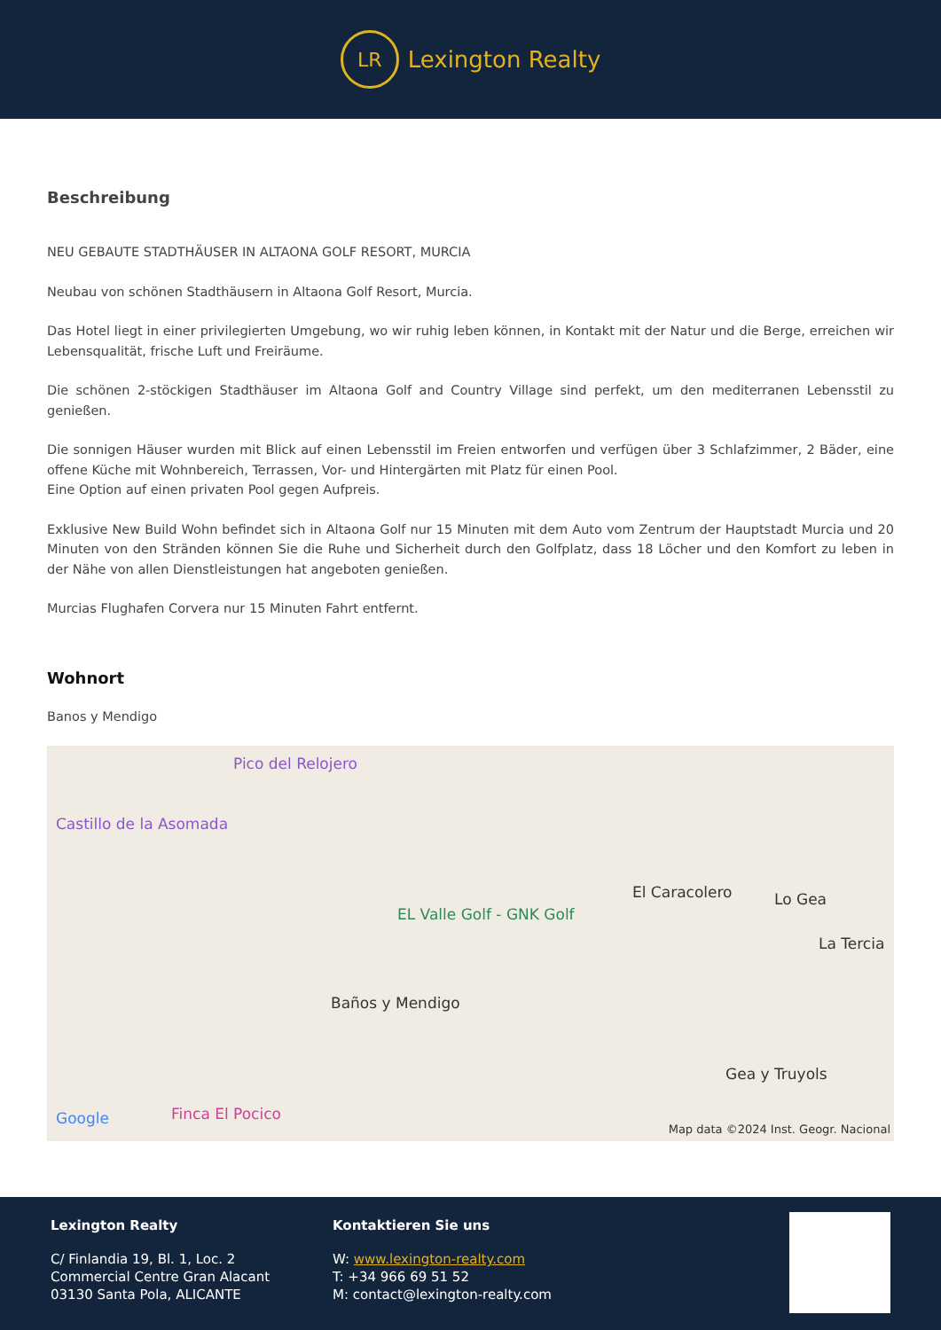LR
Lexington Realty
Beschreibung
NEU GEBAUTE STADTHÄUSER IN ALTAONA GOLF RESORT, MURCIA
Neubau von schönen Stadthäusern in Altaona Golf Resort, Murcia.
Das Hotel liegt in einer privilegierten Umgebung, wo wir ruhig leben können, in Kontakt mit der Natur und die Berge, erreichen wir Lebensqualität, frische Luft und Freiräume.
Die schönen 2-stöckigen Stadthäuser im Altaona Golf and Country Village sind perfekt, um den mediterranen Lebensstil zu genießen.
Die sonnigen Häuser wurden mit Blick auf einen Lebensstil im Freien entworfen und verfügen über 3 Schlafzimmer, 2 Bäder, eine offene Küche mit Wohnbereich, Terrassen, Vor- und Hintergärten mit Platz für einen Pool.
Eine Option auf einen privaten Pool gegen Aufpreis.
Exklusive New Build Wohn befindet sich in Altaona Golf nur 15 Minuten mit dem Auto vom Zentrum der Hauptstadt Murcia und 20 Minuten von den Stränden können Sie die Ruhe und Sicherheit durch den Golfplatz, dass 18 Löcher und den Komfort zu leben in der Nähe von allen Dienstleistungen hat angeboten genießen.
Murcias Flughafen Corvera nur 15 Minuten Fahrt entfernt.
Wohnort
Banos y Mendigo
Pico del Relojero
Castillo de la Asomada
El Caracolero Lo Gea
La Tercia
EL Valle Golf - GNK Golf
Baños y Mendigo
Gea y Truyols
Finca El Pocico Google
Map data ©2024 Inst. Geogr. Nacional
Lexington Realty
C/ Finlandia 19, Bl. 1, Loc. 2
Commercial Centre Gran Alacant
03130 Santa Pola, ALICANTE
Kontaktieren Sie uns
W: www.lexington-realty.com
T: +34 966 69 51 52
M: contact@lexington-realty.com